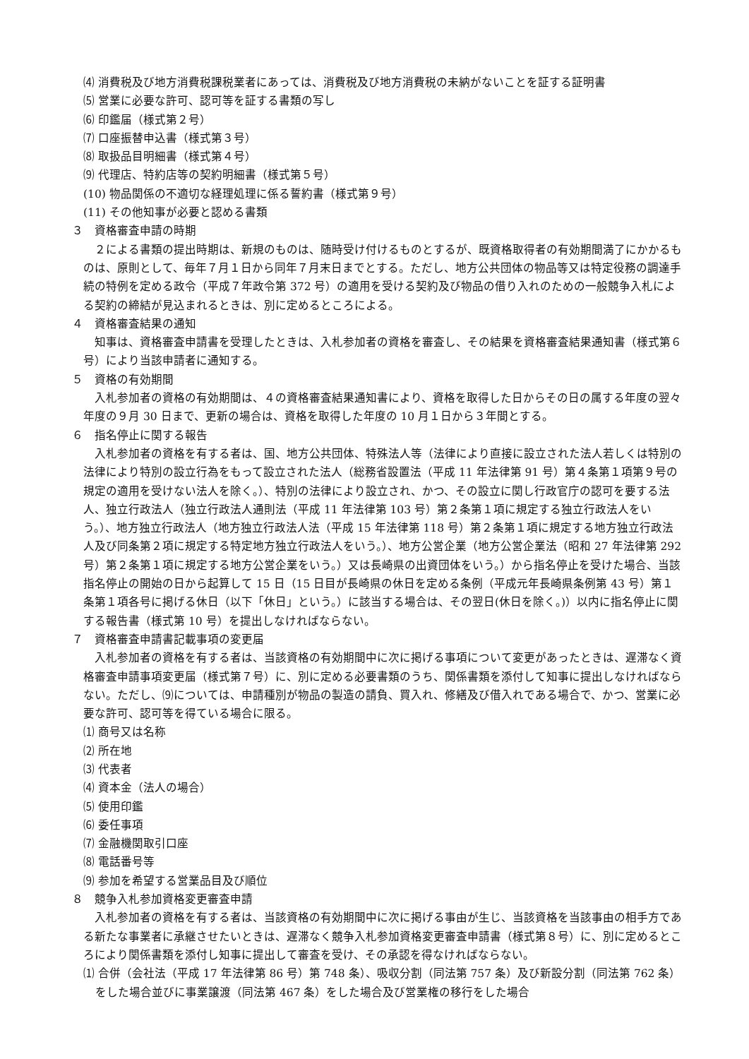⑷ 消費税及び地方消費税課税業者にあっては、消費税及び地方消費税の未納がないことを証する証明書
⑸ 営業に必要な許可、認可等を証する書類の写し
⑹ 印鑑届（様式第２号）
⑺ 口座振替申込書（様式第３号）
⑻ 取扱品目明細書（様式第４号）
⑼ 代理店、特約店等の契約明細書（様式第５号）
(10) 物品関係の不適切な経理処理に係る誓約書（様式第９号）
(11) その他知事が必要と認める書類
３　資格審査申請の時期
２による書類の提出時期は、新規のものは、随時受け付けるものとするが、既資格取得者の有効期間満了にかかるものは、原則として、毎年７月１日から同年７月末日までとする。ただし、地方公共団体の物品等又は特定役務の調達手続の特例を定める政令（平成７年政令第 372 号）の適用を受ける契約及び物品の借り入れのための一般競争入札による契約の締結が見込まれるときは、別に定めるところによる。
４　資格審査結果の通知
知事は、資格審査申請書を受理したときは、入札参加者の資格を審査し、その結果を資格審査結果通知書（様式第６号）により当該申請者に通知する。
５　資格の有効期間
入札参加者の資格の有効期間は、４の資格審査結果通知書により、資格を取得した日からその日の属する年度の翌々年度の９月 30 日まで、更新の場合は、資格を取得した年度の 10 月１日から３年間とする。
６　指名停止に関する報告
入札参加者の資格を有する者は、国、地方公共団体、特殊法人等（法律により直接に設立された法人若しくは特別の法律により特別の設立行為をもって設立された法人（総務省設置法（平成 11 年法律第 91 号）第４条第１項第９号の規定の適用を受けない法人を除く。）、特別の法律により設立され、かつ、その設立に関し行政官庁の認可を要する法人、独立行政法人（独立行政法人通則法（平成 11 年法律第 103 号）第２条第１項に規定する独立行政法人をいう。）、地方独立行政法人（地方独立行政法人法（平成 15 年法律第 118 号）第２条第１項に規定する地方独立行政法人及び同条第２項に規定する特定地方独立行政法人をいう。）、地方公営企業（地方公営企業法（昭和 27 年法律第 292 号）第２条第１項に規定する地方公営企業をいう。）又は長崎県の出資団体をいう。）から指名停止を受けた場合、当該指名停止の開始の日から起算して 15 日（15 日目が長崎県の休日を定める条例（平成元年長崎県条例第 43 号）第１条第１項各号に掲げる休日（以下「休日」という。）に該当する場合は、その翌日(休日を除く。)）以内に指名停止に関する報告書（様式第 10 号）を提出しなければならない。
７　資格審査申請書記載事項の変更届
入札参加者の資格を有する者は、当該資格の有効期間中に次に掲げる事項について変更があったときは、遅滞なく資格審査申請事項変更届（様式第７号）に、別に定める必要書類のうち、関係書類を添付して知事に提出しなければならない。ただし、⑼については、申請種別が物品の製造の請負、買入れ、修繕及び借入れである場合で、かつ、営業に必要な許可、認可等を得ている場合に限る。
⑴ 商号又は名称
⑵ 所在地
⑶ 代表者
⑷ 資本金（法人の場合）
⑸ 使用印鑑
⑹ 委任事項
⑺ 金融機関取引口座
⑻ 電話番号等
⑼ 参加を希望する営業品目及び順位
８　競争入札参加資格変更審査申請
入札参加者の資格を有する者は、当該資格の有効期間中に次に掲げる事由が生じ、当該資格を当該事由の相手方である新たな事業者に承継させたいときは、遅滞なく競争入札参加資格変更審査申請書（様式第８号）に、別に定めるところにより関係書類を添付し知事に提出して審査を受け、その承認を得なければならない。
⑴ 合併（会社法（平成 17 年法律第 86 号）第 748 条）、吸収分割（同法第 757 条）及び新設分割（同法第 762 条）をした場合並びに事業譲渡（同法第 467 条）をした場合及び営業権の移行をした場合